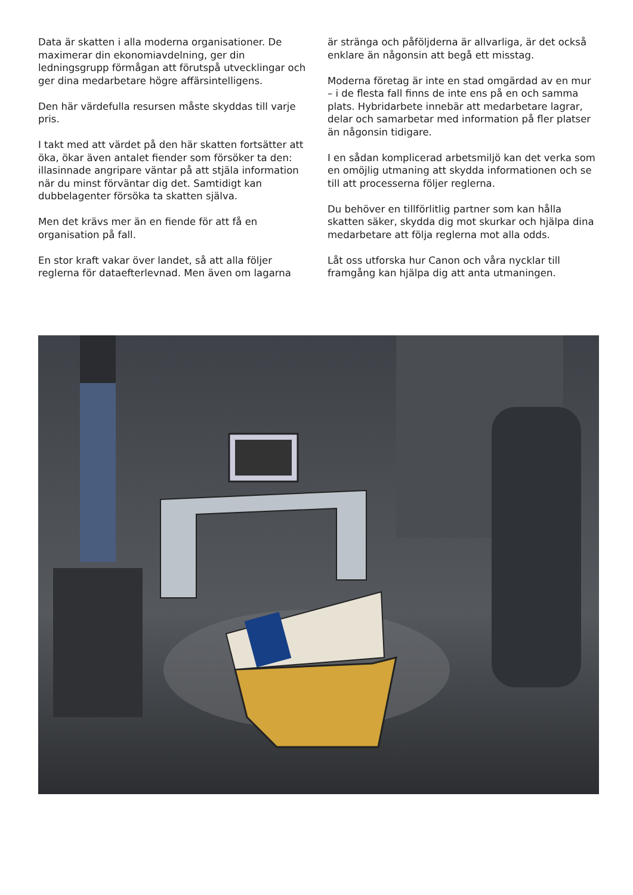Data är skatten i alla moderna organisationer. De maximerar din ekonomiavdelning, ger din ledningsgrupp förmågan att förutspå utvecklingar och ger dina medarbetare högre affärsintelligens.
Den här värdefulla resursen måste skyddas till varje pris.
I takt med att värdet på den här skatten fortsätter att öka, ökar även antalet fiender som försöker ta den: illasinnade angripare väntar på att stjäla information när du minst förväntar dig det. Samtidigt kan dubbelagenter försöka ta skatten själva.
Men det krävs mer än en fiende för att få en organisation på fall.
En stor kraft vakar över landet, så att alla följer reglerna för dataefterlevnad. Men även om lagarna
är stränga och påföljderna är allvarliga, är det också enklare än någonsin att begå ett misstag.
Moderna företag är inte en stad omgärdad av en mur – i de flesta fall finns de inte ens på en och samma plats. Hybridarbete innebär att medarbetare lagrar, delar och samarbetar med information på fler platser än någonsin tidigare.
I en sådan komplicerad arbetsmiljö kan det verka som en omöjlig utmaning att skydda informationen och se till att processerna följer reglerna.
Du behöver en tillförlitlig partner som kan hålla skatten säker, skydda dig mot skurkar och hjälpa dina medarbetare att följa reglerna mot alla odds.
Låt oss utforska hur Canon och våra nycklar till framgång kan hjälpa dig att anta utmaningen.